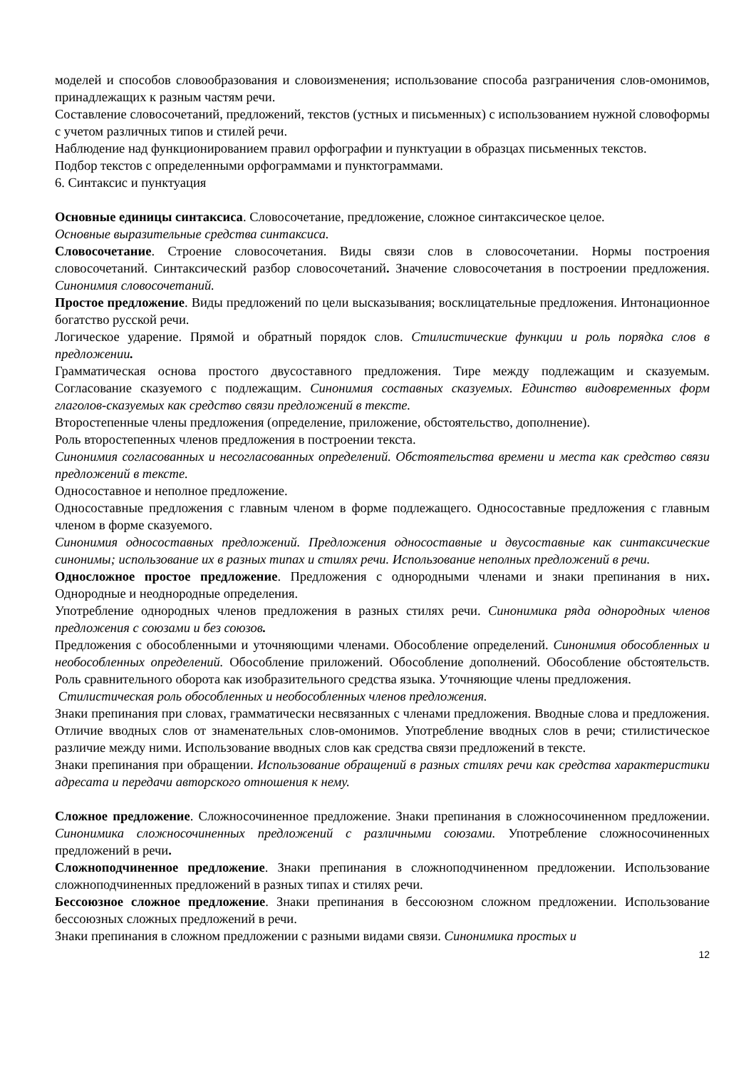моделей и способов словообразования и словоизменения; использование способа разграничения слов-омонимов, принадлежащих к разным частям речи.
Составление словосочетаний, предложений, текстов (устных и письменных) с использованием нужной словоформы с учетом различных типов и стилей речи.
Наблюдение над функционированием правил орфографии и пунктуации в образцах письменных текстов.
Подбор текстов с определенными орфограммами и пунктограммами.
6. Синтаксис и пунктуация
Основные единицы синтаксиса. Словосочетание, предложение, сложное синтаксическое целое.
Основные выразительные средства синтаксиса.
Словосочетание. Строение словосочетания. Виды связи слов в словосочетании. Нормы построения словосочетаний. Синтаксический разбор словосочетаний. Значение словосочетания в построении предложения. Синонимия словосочетаний.
Простое предложение. Виды предложений по цели высказывания; восклицательные предложения. Интонационное богатство русской речи.
Логическое ударение. Прямой и обратный порядок слов. Стилистические функции и роль порядка слов в предложении.
Грамматическая основа простого двусоставного предложения. Тире между подлежащим и сказуемым. Согласование сказуемого с подлежащим. Синонимия составных сказуемых. Единство видовременных форм глаголов-сказуемых как средство связи предложений в тексте.
Второстепенные члены предложения (определение, приложение, обстоятельство, дополнение).
Роль второстепенных членов предложения в построении текста.
Синонимия согласованных и несогласованных определений. Обстоятельства времени и места как средство связи предложений в тексте.
Односоставное и неполное предложение.
Односоставные предложения с главным членом в форме подлежащего. Односоставные предложения с главным членом в форме сказуемого.
Синонимия односоставных предложений. Предложения односоставные и двусоставные как синтаксические синонимы; использование их в разных типах и стилях речи. Использование неполных предложений в речи.
Односложное простое предложение. Предложения с однородными членами и знаки препинания в них. Однородные и неоднородные определения.
Употребление однородных членов предложения в разных стилях речи. Синонимика ряда однородных членов предложения с союзами и без союзов.
Предложения с обособленными и уточняющими членами. Обособление определений. Синонимия обособленных и необособленных определений. Обособление приложений. Обособление дополнений. Обособление обстоятельств. Роль сравнительного оборота как изобразительного средства языка. Уточняющие члены предложения.
Стилистическая роль обособленных и необособленных членов предложения.
Знаки препинания при словах, грамматически несвязанных с членами предложения. Вводные слова и предложения. Отличие вводных слов от знаменательных слов-омонимов. Употребление вводных слов в речи; стилистическое различие между ними. Использование вводных слов как средства связи предложений в тексте.
Знаки препинания при обращении. Использование обращений в разных стилях речи как средства характеристики адресата и передачи авторского отношения к нему.
Сложное предложение. Сложносочиненное предложение. Знаки препинания в сложносочиненном предложении. Синонимика сложносочиненных предложений с различными союзами. Употребление сложносочиненных предложений в речи.
Сложноподчиненное предложение. Знаки препинания в сложноподчиненном предложении. Использование сложноподчиненных предложений в разных типах и стилях речи.
Бессоюзное сложное предложение. Знаки препинания в бессоюзном сложном предложении. Использование бессоюзных сложных предложений в речи.
Знаки препинания в сложном предложении с разными видами связи. Синонимика простых и
12